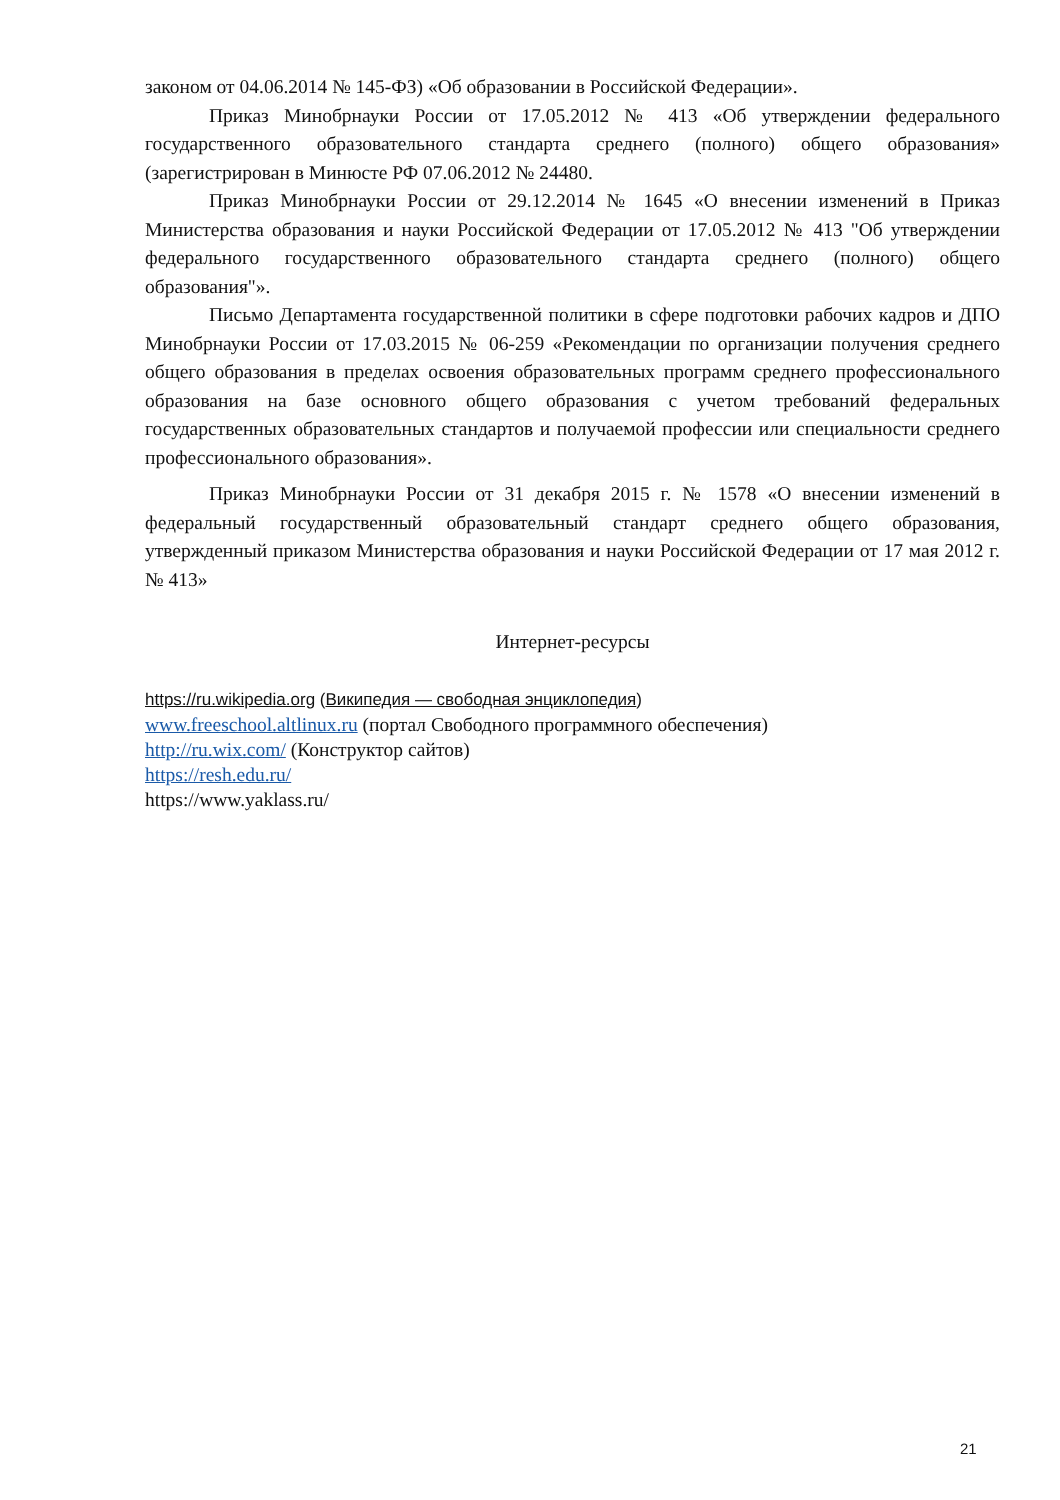законом от 04.06.2014 № 145-ФЗ) «Об образовании в Российской Федерации».
Приказ Минобрнауки России от 17.05.2012 № 413 «Об утверждении федерального государственного образовательного стандарта среднего (полного) общего образования» (зарегистрирован в Минюсте РФ 07.06.2012 № 24480.
Приказ Минобрнауки России от 29.12.2014 № 1645 «О внесении изменений в Приказ Министерства образования и науки Российской Федерации от 17.05.2012 № 413 "Об утверждении федерального государственного образовательного стандарта среднего (полного) общего образования"».
Письмо Департамента государственной политики в сфере подготовки рабочих кадров и ДПО Минобрнауки России от 17.03.2015 № 06-259 «Рекомендации по организации получения среднего общего образования в пределах освоения образовательных программ среднего профессионального образования на базе основного общего образования с учетом требований федеральных государственных образовательных стандартов и получаемой профессии или специальности среднего профессионального образования».
Приказ Минобрнауки России от 31 декабря 2015 г. № 1578 «О внесении изменений в федеральный государственный образовательный стандарт среднего общего образования, утвержденный приказом Министерства образования и науки Российской Федерации от 17 мая 2012 г. № 413»
Интернет-ресурсы
https://ru.wikipedia.org (Википедия — свободная энциклопедия)
www.freeschool.altlinux.ru (портал Свободного программного обеспечения)
http://ru.wix.com/ (Конструктор сайтов)
https://resh.edu.ru/
https://www.yaklass.ru/
21